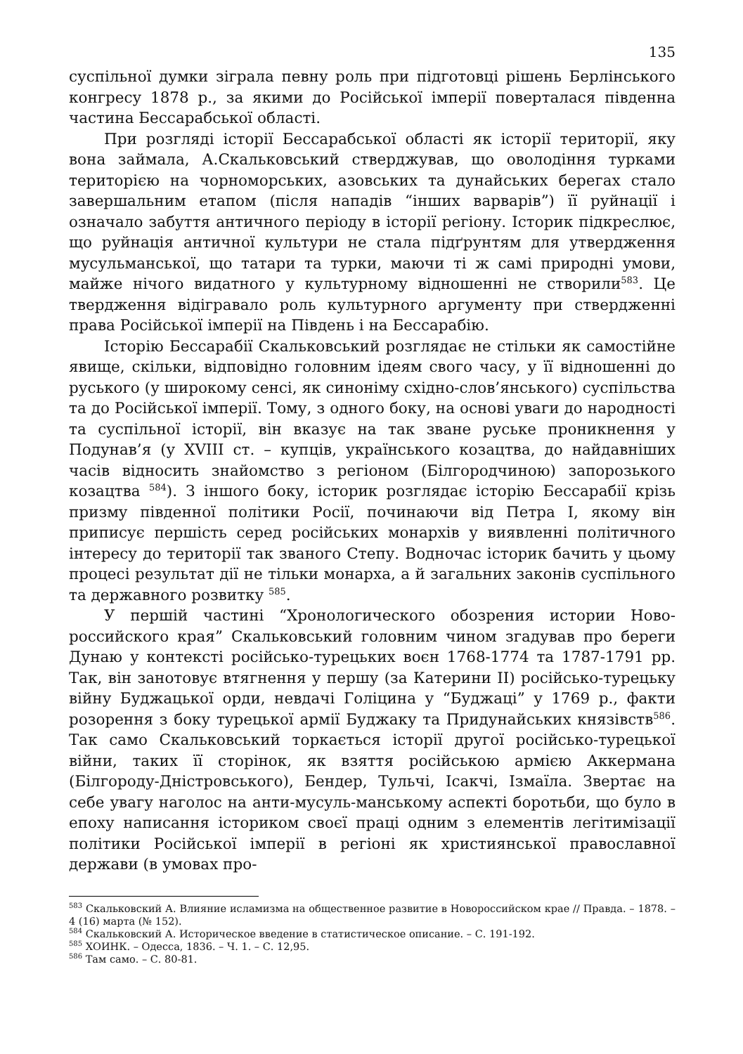135
суспільної думки зіграла певну роль при підготовці рішень Берлінського конгресу 1878 р., за якими до Російської імперії поверталася південна частина Бессарабської області.
При розгляді історії Бессарабської області як історії території, яку вона займала, А.Скальковський стверджував, що оволодіння турками територією на чорноморських, азовських та дунайських берегах стало завершальним етапом (після нападів “інших варварів”) її руйнації і означало забуття античного періоду в історії регіону. Історик підкреслює, що руйнація античної культури не стала підґрунтям для утвердження мусульманської, що татари та турки, маючи ті ж самі природні умови, майже нічого видатного у культурному відношенні не створили<sup>583</sup>. Це твердження відігравало роль культурного аргументу при ствердженні права Російської імперії на Південь і на Бессарабію.
Історію Бессарабії Скальковський розглядає не стільки як самостійне явище, скільки, відповідно головним ідеям свого часу, у її відношенні до руського (у широкому сенсі, як синоніму східно-слов’янського) суспільства та до Російської імперії. Тому, з одного боку, на основі уваги до народності та суспільної історії, він вказує на так зване руське проникнення у Подунав’я (у XVIII ст. – купців, українського козацтва, до найдавніших часів відносить знайомство з регіоном (Білгородчиною) запорозького козацтва <sup>584</sup>). З іншого боку, історик розглядає історію Бессарабії крізь призму південної політики Росії, починаючи від Петра I, якому він приписує першість серед російських монархів у виявленні політичного інтересу до території так званого Степу. Водночас історик бачить у цьому процесі результат дії не тільки монарха, а й загальних законів суспільного та державного розвитку <sup>585</sup>.
У першій частині “Хронологического обозрения истории Ново-российского края” Скальковський головним чином згадував про береги Дунаю у контексті російсько-турецьких воєн 1768-1774 та 1787-1791 рр. Так, він занотовує втягнення у першу (за Катерини II) російсько-турецьку війну Буджацької орди, невдачі Голіцина у “Буджаці” у 1769 р., факти розорення з боку турецької армії Буджаку та Придунайських князівств<sup>586</sup>. Так само Скальковський торкається історії другої російсько-турецької війни, таких її сторінок, як взяття російською армією Аккермана (Білгороду-Дністровського), Бендер, Тульчі, Ісакчі, Ізмаїла. Звертає на себе увагу наголос на анти-мусуль-манському аспекті боротьби, що було в епоху написання істориком своєї праці одним з елементів легітимізації політики Російської імперії в регіоні як християнської православної держави (в умовах про-
<sup>583</sup> Скальковский А. Влияние исламизма на общественное развитие в Новороссийском крае // Правда. – 1878. – 4 (16) марта (№ 152).
<sup>584</sup> Скальковский А. Историческое введение в статистическое описание. – С. 191-192.
<sup>585</sup> ХОИНК. – Одесса, 1836. – Ч. 1. – С. 12,95.
<sup>586</sup> Там само. – С. 80-81.